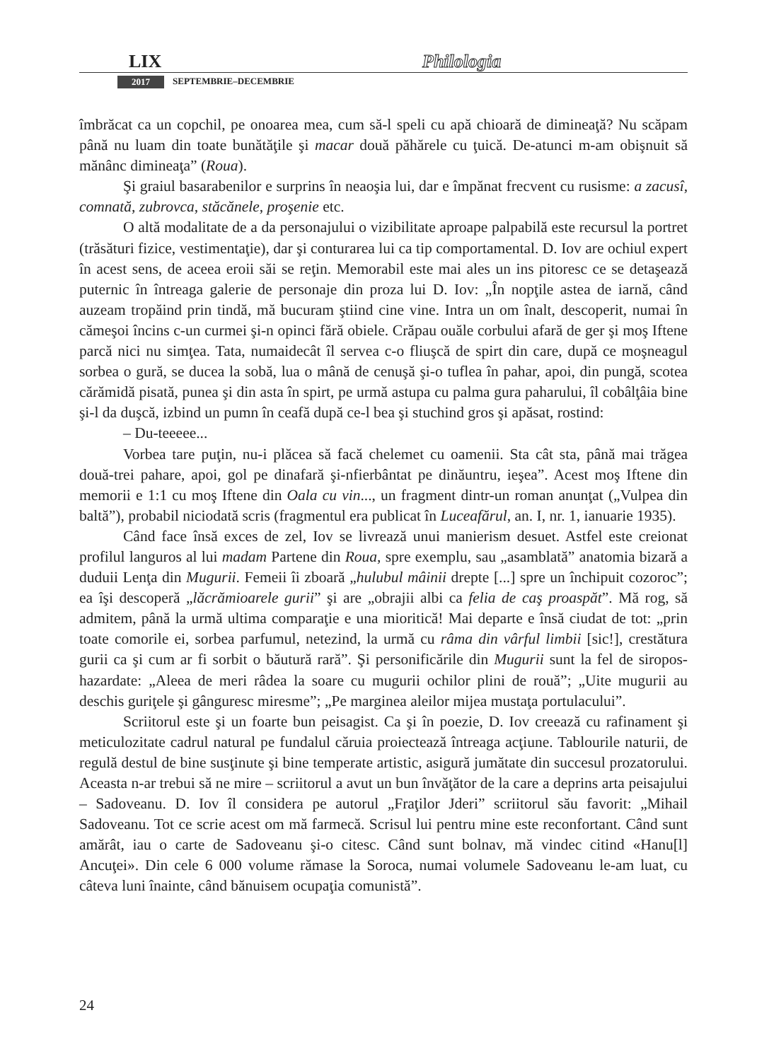LIX Philologia
2017 SEPTEMBRIE–DECEMBRIE
îmbrăcat ca un copchil, pe onoarea mea, cum să-l speli cu apă chioară de dimineaţă? Nu scăpam până nu luam din toate bunătăţile şi macar două păhărele cu ţuică. De-atunci m-am obişnuit să mănânc dimineaţa” (Roua).
Şi graiul basarabenilor e surprins în neaoşia lui, dar e împănat frecvent cu rusisme: a zacusî, comnată, zubrovca, stăcănele, proşenie etc.
O altă modalitate de a da personajului o vizibilitate aproape palpabilă este recursul la portret (trăsături fizice, vestimentaţie), dar şi conturarea lui ca tip comportamental. D. Iov are ochiul expert în acest sens, de aceea eroii săi se reţin. Memorabil este mai ales un ins pitoresc ce se detaşează puternic în întreaga galerie de personaje din proza lui D. Iov: „În nopţile astea de iarnă, când auzeam tropăind prin tindă, mă bucuram ştiind cine vine. Intra un om înalt, descoperit, numai în cămeşoi încins c-un curmei şi-n opinci fără obiele. Crăpau ouăle corbului afară de ger şi moş Iftene parcă nici nu simţea. Tata, numaidecât îl servea c-o fliuşcă de spirt din care, după ce moşneagul sorbea o gură, se ducea la sobă, lua o mână de cenuşă şi-o tuflea în pahar, apoi, din pungă, scotea cărămidă pisată, punea şi din asta în spirt, pe urmă astupa cu palma gura paharului, îl cobâlţâia bine şi-l da duşcă, izbind un pumn în ceafă după ce-l bea şi stuchind gros şi apăsat, rostind:
– Du-teeeee...
Vorbea tare puţin, nu-i plăcea să facă chelemet cu oamenii. Sta cât sta, până mai trăgea două-trei pahare, apoi, gol pe dinafară şi-nfierbântat pe dinăuntru, ieşea”. Acest moş Iftene din memorii e 1:1 cu moş Iftene din Oala cu vin..., un fragment dintr-un roman anunţat („Vulpea din baltă”), probabil niciodată scris (fragmentul era publicat în Luceafărul, an. I, nr. 1, ianuarie 1935).
Când face însă exces de zel, Iov se livrează unui manierism desuet. Astfel este creionat profilul languros al lui madam Partene din Roua, spre exemplu, sau „asamblată” anatomia bizară a duduii Lenţa din Mugurii. Femeii îi zboară „hulubul mâinii drepte [...] spre un închipuit cozoroc”; ea îşi descoperă „lăcrămioarele gurii” şi are „obrajii albi ca felia de caş proaspăt”. Mă rog, să admitem, până la urmă ultima comparaţie e una mioritică! Mai departe e însă ciudat de tot: „prin toate comorile ei, sorbea parfumul, netezind, la urmă cu râma din vârful limbii [sic!], crestătura gurii ca şi cum ar fi sorbit o băutură rară”. Şi personificările din Mugurii sunt la fel de siropos-hazardate: „Aleea de meri râdea la soare cu mugurii ochilor plini de rouă”; „Uite mugurii au deschis guriţele şi gânguresc miresme”; „Pe marginea aleilor mijea mustaţa portulacului”.
Scriitorul este şi un foarte bun peisagist. Ca şi în poezie, D. Iov creează cu rafinament şi meticulozitate cadrul natural pe fundalul căruia proiectează întreaga acţiune. Tablourile naturii, de regulă destul de bine susţinute şi bine temperate artistic, asigură jumătate din succesul prozatorului. Aceasta n-ar trebui să ne mire – scriitorul a avut un bun învăţător de la care a deprins arta peisajului – Sadoveanu. D. Iov îl considera pe autorul „Fraţilor Jderi” scriitorul său favorit: „Mihail Sadoveanu. Tot ce scrie acest om mă farmecă. Scrisul lui pentru mine este reconfortant. Când sunt amărât, iau o carte de Sadoveanu şi-o citesc. Când sunt bolnav, mă vindec citind «Hanu[l] Ancuţei». Din cele 6 000 volume rămase la Soroca, numai volumele Sadoveanu le-am luat, cu câteva luni înainte, când bănuisem ocupaţia comunistă”.
24